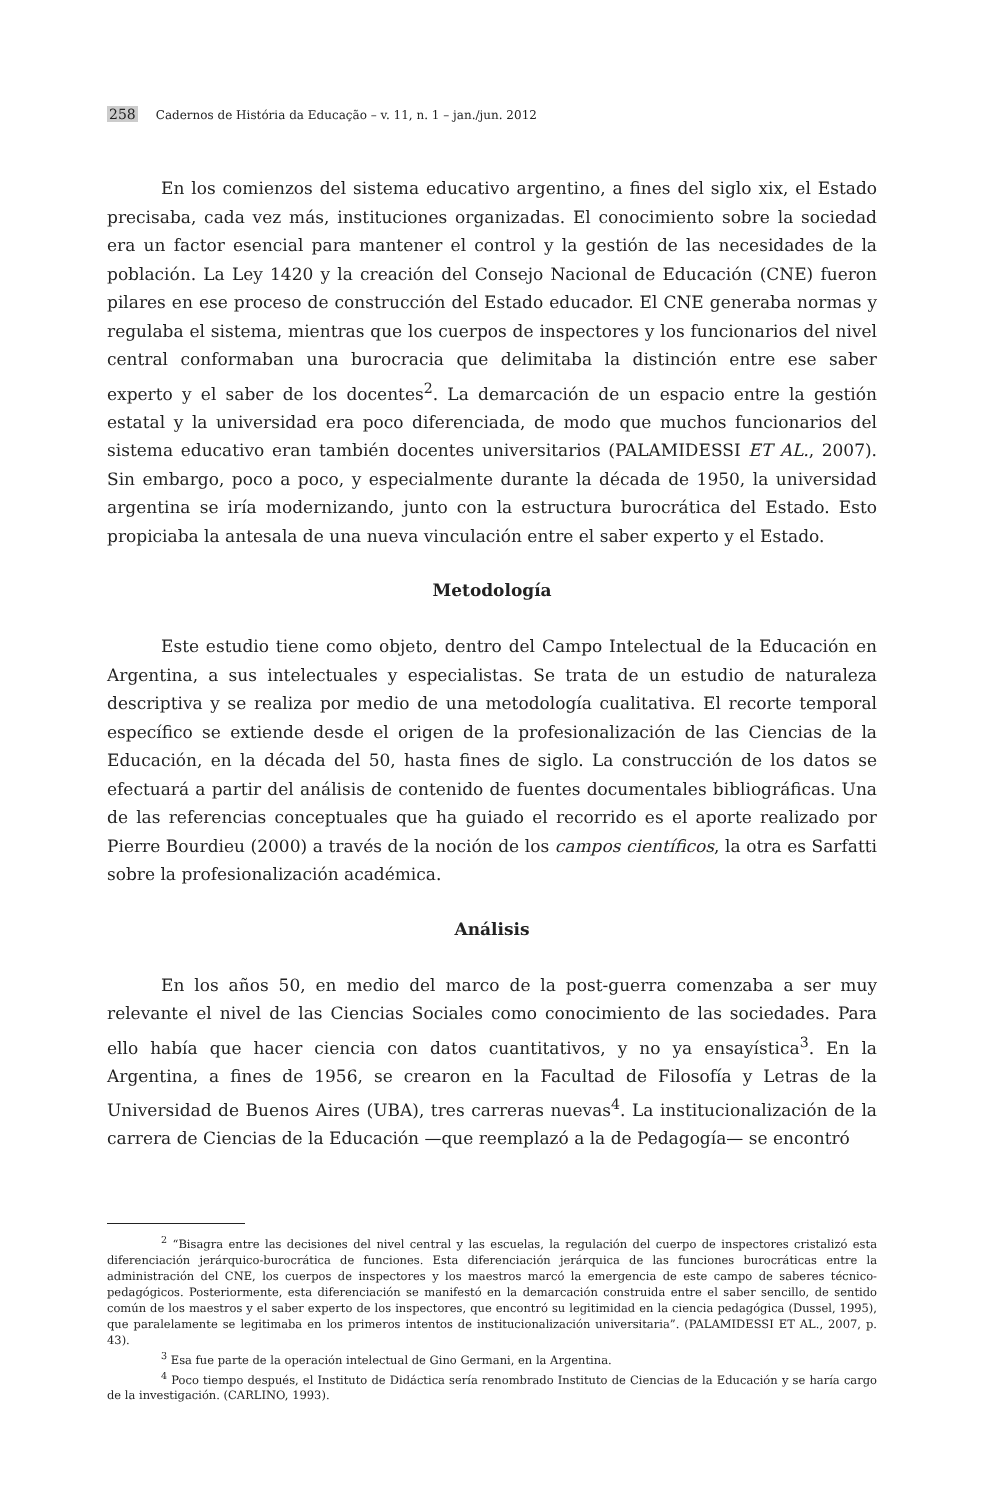258 Cadernos de História da Educação – v. 11, n. 1 – jan./jun. 2012
En los comienzos del sistema educativo argentino, a fines del siglo xix, el Estado precisaba, cada vez más, instituciones organizadas. El conocimiento sobre la sociedad era un factor esencial para mantener el control y la gestión de las necesidades de la población. La Ley 1420 y la creación del Consejo Nacional de Educación (CNE) fueron pilares en ese proceso de construcción del Estado educador. El CNE generaba normas y regulaba el sistema, mientras que los cuerpos de inspectores y los funcionarios del nivel central conformaban una burocracia que delimitaba la distinción entre ese saber experto y el saber de los docentes<sup>2</sup>. La demarcación de un espacio entre la gestión estatal y la universidad era poco diferenciada, de modo que muchos funcionarios del sistema educativo eran también docentes universitarios (PALAMIDESSI ET AL., 2007). Sin embargo, poco a poco, y especialmente durante la década de 1950, la universidad argentina se iría modernizando, junto con la estructura burocrática del Estado. Esto propiciaba la antesala de una nueva vinculación entre el saber experto y el Estado.
Metodología
Este estudio tiene como objeto, dentro del Campo Intelectual de la Educación en Argentina, a sus intelectuales y especialistas. Se trata de un estudio de naturaleza descriptiva y se realiza por medio de una metodología cualitativa. El recorte temporal específico se extiende desde el origen de la profesionalización de las Ciencias de la Educación, en la década del 50, hasta fines de siglo. La construcción de los datos se efectuará a partir del análisis de contenido de fuentes documentales bibliográficas. Una de las referencias conceptuales que ha guiado el recorrido es el aporte realizado por Pierre Bourdieu (2000) a través de la noción de los campos científicos, la otra es Sarfatti sobre la profesionalización académica.
Análisis
En los años 50, en medio del marco de la post-guerra comenzaba a ser muy relevante el nivel de las Ciencias Sociales como conocimiento de las sociedades. Para ello había que hacer ciencia con datos cuantitativos, y no ya ensayística<sup>3</sup>. En la Argentina, a fines de 1956, se crearon en la Facultad de Filosofía y Letras de la Universidad de Buenos Aires (UBA), tres carreras nuevas<sup>4</sup>. La institucionalización de la carrera de Ciencias de la Educación —que reemplazó a la de Pedagogía— se encontró
<sup>2</sup> “Bisagra entre las decisiones del nivel central y las escuelas, la regulación del cuerpo de inspectores cristalizó esta diferenciación jerárquico-burocrática de funciones. Esta diferenciación jerárquica de las funciones burocráticas entre la administración del CNE, los cuerpos de inspectores y los maestros marcó la emergencia de este campo de saberes técnico-pedagógicos. Posteriormente, esta diferenciación se manifestó en la demarcación construida entre el saber sencillo, de sentido común de los maestros y el saber experto de los inspectores, que encontró su legitimidad en la ciencia pedagógica (Dussel, 1995), que paralelamente se legitimaba en los primeros intentos de institucionalización universitaria”. (PALAMIDESSI ET AL., 2007, p. 43).
<sup>3</sup> Esa fue parte de la operación intelectual de Gino Germani, en la Argentina.
<sup>4</sup> Poco tiempo después, el Instituto de Didáctica sería renombrado Instituto de Ciencias de la Educación y se haría cargo de la investigación. (CARLINO, 1993).